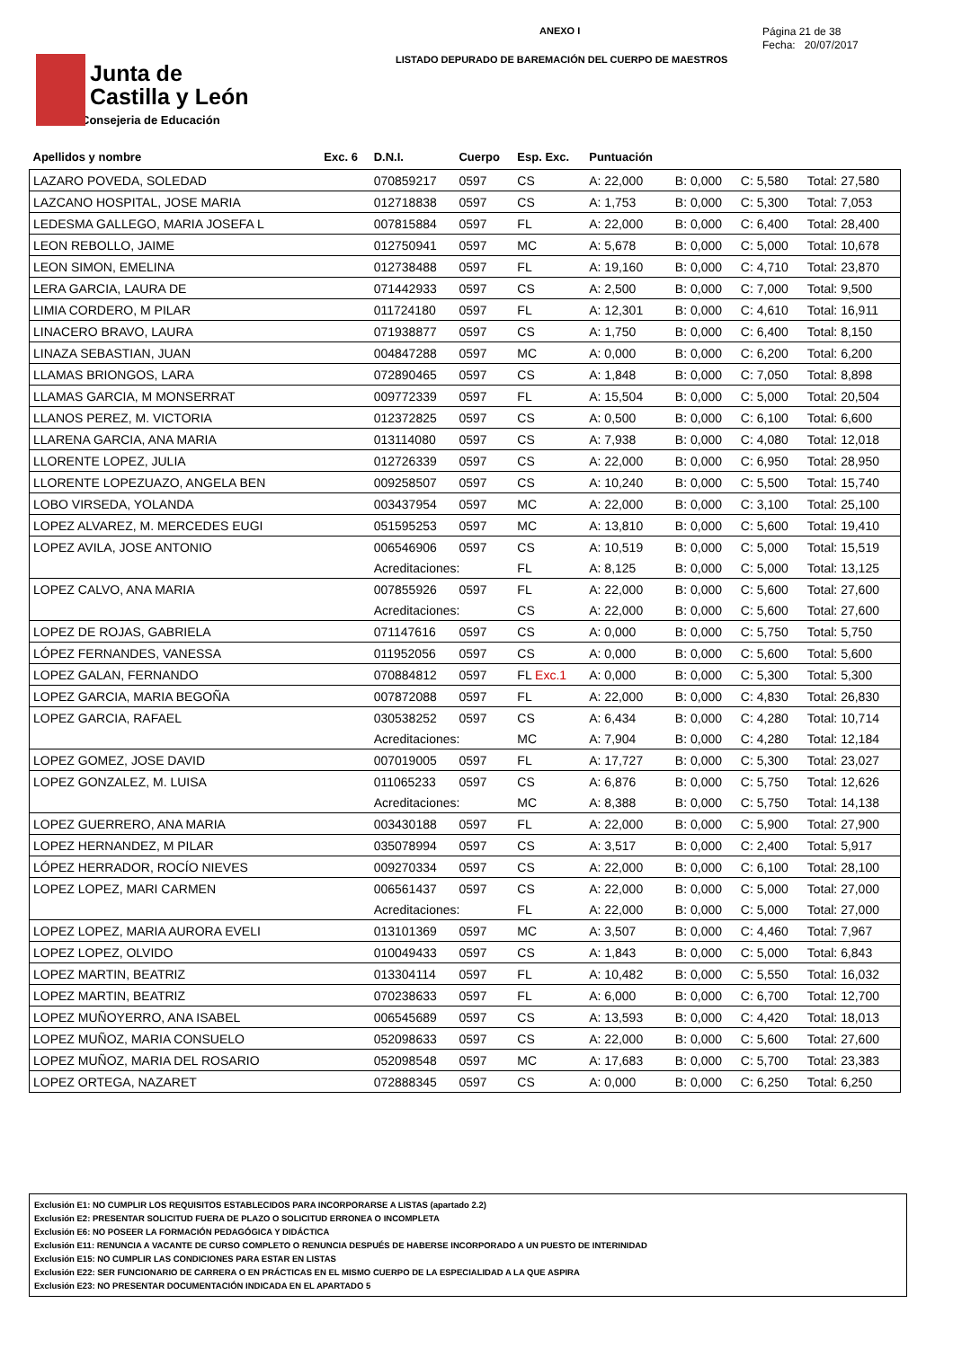Junta de
Castilla y León
Consejeria de Educación
ANEXO I
LISTADO DEPURADO DE BAREMACIÓN DEL CUERPO DE MAESTROS
Página 21 de 38
Fecha: 20/07/2017
| Apellidos y nombre | Exc. 6 | D.N.I. | Cuerpo | Esp. Exc. | Puntuación | | | |
| --- | --- | --- | --- | --- | --- | --- | --- | --- |
| LAZARO POVEDA, SOLEDAD | | 070859217 | 0597 | CS | A: 22,000 | B: 0,000 | C: 5,580 | Total: 27,580 |
| LAZCANO HOSPITAL, JOSE MARIA | | 012718838 | 0597 | CS | A: 1,753 | B: 0,000 | C: 5,300 | Total: 7,053 |
| LEDESMA GALLEGO, MARIA JOSEFA L | | 007815884 | 0597 | FL | A: 22,000 | B: 0,000 | C: 6,400 | Total: 28,400 |
| LEON REBOLLO, JAIME | | 012750941 | 0597 | MC | A: 5,678 | B: 0,000 | C: 5,000 | Total: 10,678 |
| LEON SIMON, EMELINA | | 012738488 | 0597 | FL | A: 19,160 | B: 0,000 | C: 4,710 | Total: 23,870 |
| LERA GARCIA, LAURA DE | | 071442933 | 0597 | CS | A: 2,500 | B: 0,000 | C: 7,000 | Total: 9,500 |
| LIMIA CORDERO, M PILAR | | 011724180 | 0597 | FL | A: 12,301 | B: 0,000 | C: 4,610 | Total: 16,911 |
| LINACERO BRAVO, LAURA | | 071938877 | 0597 | CS | A: 1,750 | B: 0,000 | C: 6,400 | Total: 8,150 |
| LINAZA SEBASTIAN, JUAN | | 004847288 | 0597 | MC | A: 0,000 | B: 0,000 | C: 6,200 | Total: 6,200 |
| LLAMAS BRIONGOS, LARA | | 072890465 | 0597 | CS | A: 1,848 | B: 0,000 | C: 7,050 | Total: 8,898 |
| LLAMAS GARCIA, M MONSERRAT | | 009772339 | 0597 | FL | A: 15,504 | B: 0,000 | C: 5,000 | Total: 20,504 |
| LLANOS PEREZ, M. VICTORIA | | 012372825 | 0597 | CS | A: 0,500 | B: 0,000 | C: 6,100 | Total: 6,600 |
| LLARENA GARCIA, ANA MARIA | | 013114080 | 0597 | CS | A: 7,938 | B: 0,000 | C: 4,080 | Total: 12,018 |
| LLORENTE LOPEZ, JULIA | | 012726339 | 0597 | CS | A: 22,000 | B: 0,000 | C: 6,950 | Total: 28,950 |
| LLORENTE LOPEZUAZO, ANGELA BEN | | 009258507 | 0597 | CS | A: 10,240 | B: 0,000 | C: 5,500 | Total: 15,740 |
| LOBO VIRSEDA, YOLANDA | | 003437954 | 0597 | MC | A: 22,000 | B: 0,000 | C: 3,100 | Total: 25,100 |
| LOPEZ ALVAREZ, M. MERCEDES EUGI | | 051595253 | 0597 | MC | A: 13,810 | B: 0,000 | C: 5,600 | Total: 19,410 |
| LOPEZ AVILA, JOSE ANTONIO | | 006546906 | 0597 | CS | A: 10,519 | B: 0,000 | C: 5,000 | Total: 15,519 |
| | | Acreditaciones: | | FL | A: 8,125 | B: 0,000 | C: 5,000 | Total: 13,125 |
| LOPEZ CALVO, ANA MARIA | | 007855926 | 0597 | FL | A: 22,000 | B: 0,000 | C: 5,600 | Total: 27,600 |
| | | Acreditaciones: | | CS | A: 22,000 | B: 0,000 | C: 5,600 | Total: 27,600 |
| LOPEZ DE ROJAS, GABRIELA | | 071147616 | 0597 | CS | A: 0,000 | B: 0,000 | C: 5,750 | Total: 5,750 |
| LÓPEZ FERNANDES, VANESSA | | 011952056 | 0597 | CS | A: 0,000 | B: 0,000 | C: 5,600 | Total: 5,600 |
| LOPEZ GALAN, FERNANDO | | 070884812 | 0597 | FL Exc.1 | A: 0,000 | B: 0,000 | C: 5,300 | Total: 5,300 |
| LOPEZ GARCIA, MARIA BEGOÑA | | 007872088 | 0597 | FL | A: 22,000 | B: 0,000 | C: 4,830 | Total: 26,830 |
| LOPEZ GARCIA, RAFAEL | | 030538252 | 0597 | CS | A: 6,434 | B: 0,000 | C: 4,280 | Total: 10,714 |
| | | Acreditaciones: | | MC | A: 7,904 | B: 0,000 | C: 4,280 | Total: 12,184 |
| LOPEZ GOMEZ, JOSE DAVID | | 007019005 | 0597 | FL | A: 17,727 | B: 0,000 | C: 5,300 | Total: 23,027 |
| LOPEZ GONZALEZ, M. LUISA | | 011065233 | 0597 | CS | A: 6,876 | B: 0,000 | C: 5,750 | Total: 12,626 |
| | | Acreditaciones: | | MC | A: 8,388 | B: 0,000 | C: 5,750 | Total: 14,138 |
| LOPEZ GUERRERO, ANA MARIA | | 003430188 | 0597 | FL | A: 22,000 | B: 0,000 | C: 5,900 | Total: 27,900 |
| LOPEZ HERNANDEZ, M PILAR | | 035078994 | 0597 | CS | A: 3,517 | B: 0,000 | C: 2,400 | Total: 5,917 |
| LÓPEZ HERRADOR, ROCÍO NIEVES | | 009270334 | 0597 | CS | A: 22,000 | B: 0,000 | C: 6,100 | Total: 28,100 |
| LOPEZ LOPEZ, MARI CARMEN | | 006561437 | 0597 | CS | A: 22,000 | B: 0,000 | C: 5,000 | Total: 27,000 |
| | | Acreditaciones: | | FL | A: 22,000 | B: 0,000 | C: 5,000 | Total: 27,000 |
| LOPEZ LOPEZ, MARIA AURORA EVELI | | 013101369 | 0597 | MC | A: 3,507 | B: 0,000 | C: 4,460 | Total: 7,967 |
| LOPEZ LOPEZ, OLVIDO | | 010049433 | 0597 | CS | A: 1,843 | B: 0,000 | C: 5,000 | Total: 6,843 |
| LOPEZ MARTIN, BEATRIZ | | 013304114 | 0597 | FL | A: 10,482 | B: 0,000 | C: 5,550 | Total: 16,032 |
| LOPEZ MARTIN, BEATRIZ | | 070238633 | 0597 | FL | A: 6,000 | B: 0,000 | C: 6,700 | Total: 12,700 |
| LOPEZ MUÑOYERRO, ANA ISABEL | | 006545689 | 0597 | CS | A: 13,593 | B: 0,000 | C: 4,420 | Total: 18,013 |
| LOPEZ MUÑOZ, MARIA CONSUELO | | 052098633 | 0597 | CS | A: 22,000 | B: 0,000 | C: 5,600 | Total: 27,600 |
| LOPEZ MUÑOZ, MARIA DEL ROSARIO | | 052098548 | 0597 | MC | A: 17,683 | B: 0,000 | C: 5,700 | Total: 23,383 |
| LOPEZ ORTEGA, NAZARET | | 072888345 | 0597 | CS | A: 0,000 | B: 0,000 | C: 6,250 | Total: 6,250 |
Exclusión E1: NO CUMPLIR LOS REQUISITOS ESTABLECIDOS PARA INCORPORARSE A LISTAS (apartado 2.2)
Exclusión E2: PRESENTAR SOLICITUD FUERA DE PLAZO O SOLICITUD ERRONEA O INCOMPLETA
Exclusión E6: NO POSEER LA FORMACIÓN PEDAGÓGICA Y DIDÁCTICA
Exclusión E11: RENUNCIA A VACANTE DE CURSO COMPLETO O RENUNCIA DESPUÉS DE HABERSE INCORPORADO A UN PUESTO DE INTERINIDAD
Exclusión E15: NO CUMPLIR LAS CONDICIONES PARA ESTAR EN LISTAS
Exclusión E22: SER FUNCIONARIO DE CARRERA O EN PRÁCTICAS EN EL MISMO CUERPO DE LA ESPECIALIDAD A LA QUE ASPIRA
Exclusión E23: NO PRESENTAR DOCUMENTACIÓN INDICADA EN EL APARTADO 5